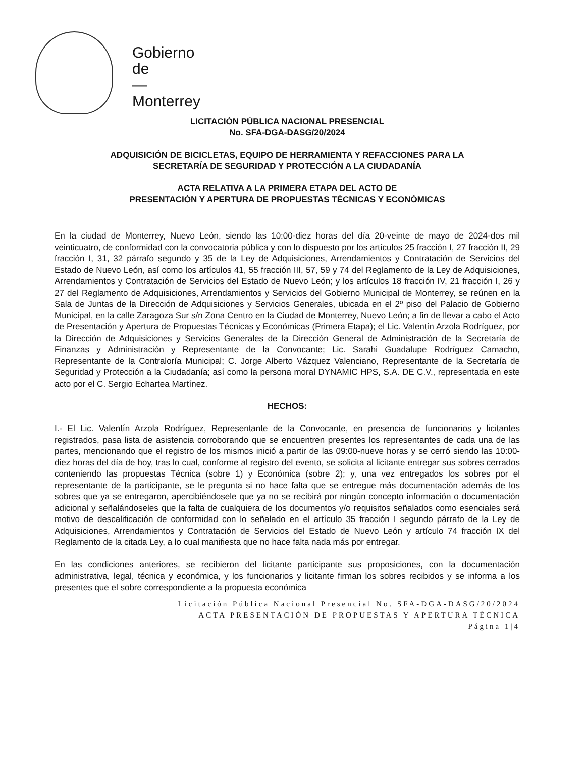Gobierno
de
—
Monterrey
LICITACIÓN PÚBLICA NACIONAL PRESENCIAL
No. SFA-DGA-DASG/20/2024
ADQUISICIÓN DE BICICLETAS, EQUIPO DE HERRAMIENTA Y REFACCIONES PARA LA
SECRETARÍA DE SEGURIDAD Y PROTECCIÓN A LA CIUDADANÍA
ACTA RELATIVA A LA PRIMERA ETAPA DEL ACTO DE
PRESENTACIÓN Y APERTURA DE PROPUESTAS TÉCNICAS Y ECONÓMICAS
En la ciudad de Monterrey, Nuevo León, siendo las 10:00-diez horas del día 20-veinte de mayo de 2024-dos mil veinticuatro, de conformidad con la convocatoria pública y con lo dispuesto por los artículos 25 fracción I, 27 fracción II, 29 fracción I, 31, 32 párrafo segundo y 35 de la Ley de Adquisiciones, Arrendamientos y Contratación de Servicios del Estado de Nuevo León, así como los artículos 41, 55 fracción III, 57, 59 y 74 del Reglamento de la Ley de Adquisiciones, Arrendamientos y Contratación de Servicios del Estado de Nuevo León; y los artículos 18 fracción IV, 21 fracción I, 26 y 27 del Reglamento de Adquisiciones, Arrendamientos y Servicios del Gobierno Municipal de Monterrey, se reúnen en la Sala de Juntas de la Dirección de Adquisiciones y Servicios Generales, ubicada en el 2º piso del Palacio de Gobierno Municipal, en la calle Zaragoza Sur s/n Zona Centro en la Ciudad de Monterrey, Nuevo León; a fin de llevar a cabo el Acto de Presentación y Apertura de Propuestas Técnicas y Económicas (Primera Etapa); el Lic. Valentín Arzola Rodríguez, por la Dirección de Adquisiciones y Servicios Generales de la Dirección General de Administración de la Secretaría de Finanzas y Administración y Representante de la Convocante; Lic. Sarahi Guadalupe Rodríguez Camacho, Representante de la Contraloría Municipal; C. Jorge Alberto Vázquez Valenciano, Representante de la Secretaría de Seguridad y Protección a la Ciudadanía; así como la persona moral DYNAMIC HPS, S.A. DE C.V., representada en este acto por el C. Sergio Echartea Martínez.
HECHOS:
I.- El Lic. Valentín Arzola Rodríguez, Representante de la Convocante, en presencia de funcionarios y licitantes registrados, pasa lista de asistencia corroborando que se encuentren presentes los representantes de cada una de las partes, mencionando que el registro de los mismos inició a partir de las 09:00-nueve horas y se cerró siendo las 10:00-diez horas del día de hoy, tras lo cual, conforme al registro del evento, se solicita al licitante entregar sus sobres cerrados conteniendo las propuestas Técnica (sobre 1) y Económica (sobre 2); y, una vez entregados los sobres por el representante de la participante, se le pregunta si no hace falta que se entregue más documentación además de los sobres que ya se entregaron, apercibiéndosele que ya no se recibirá por ningún concepto información o documentación adicional y señalándoseles que la falta de cualquiera de los documentos y/o requisitos señalados como esenciales será motivo de descalificación de conformidad con lo señalado en el artículo 35 fracción I segundo párrafo de la Ley de Adquisiciones, Arrendamientos y Contratación de Servicios del Estado de Nuevo León y artículo 74 fracción IX del Reglamento de la citada Ley, a lo cual manifiesta que no hace falta nada más por entregar.
En las condiciones anteriores, se recibieron del licitante participante sus proposiciones, con la documentación administrativa, legal, técnica y económica, y los funcionarios y licitante firman los sobres recibidos y se informa a los presentes que el sobre correspondiente a la propuesta económica
Licitación Pública Nacional Presencial No. SFA-DGA-DASG/20/2024
ACTA PRESENTACIÓN DE PROPUESTAS Y APERTURA TÉCNICA
Página 1|4